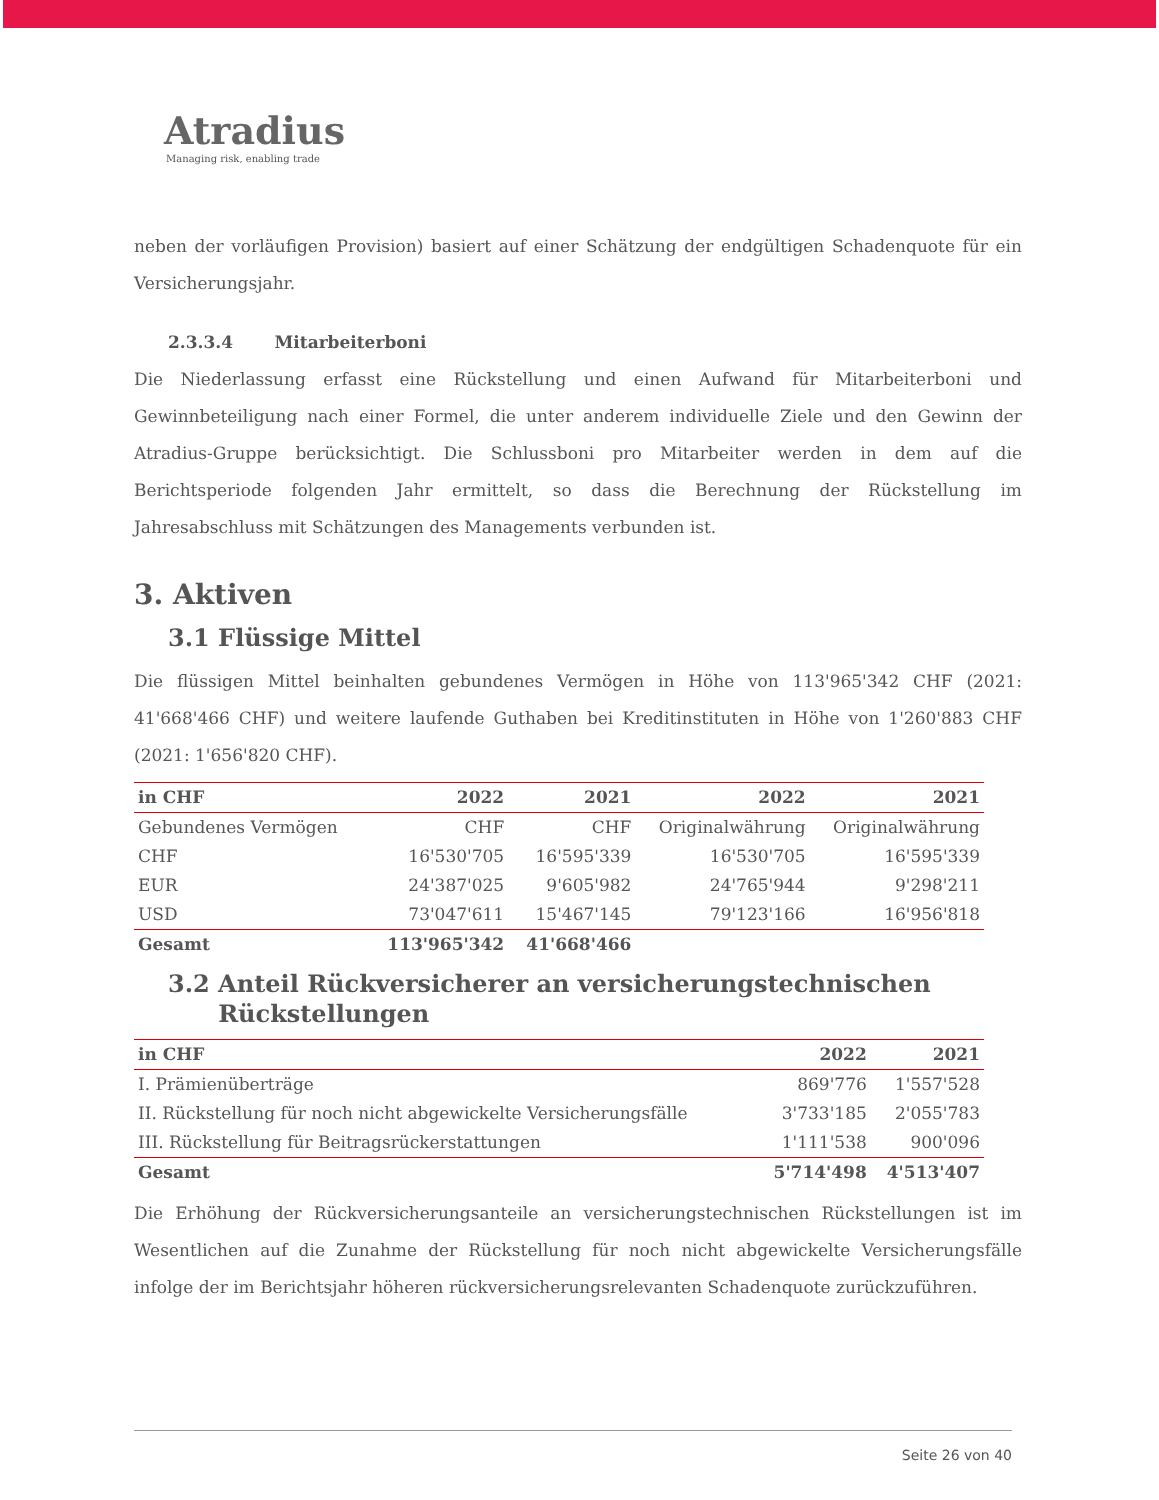Atradius
Managing risk, enabling trade
neben der vorläufigen Provision) basiert auf einer Schätzung der endgültigen Schadenquote für ein Versicherungsjahr.
2.3.3.4 Mitarbeiterboni
Die Niederlassung erfasst eine Rückstellung und einen Aufwand für Mitarbeiterboni und Gewinnbeteiligung nach einer Formel, die unter anderem individuelle Ziele und den Gewinn der Atradius-Gruppe berücksichtigt. Die Schlussboni pro Mitarbeiter werden in dem auf die Berichtsperiode folgenden Jahr ermittelt, so dass die Berechnung der Rückstellung im Jahresabschluss mit Schätzungen des Managements verbunden ist.
3. Aktiven
3.1 Flüssige Mittel
Die flüssigen Mittel beinhalten gebundenes Vermögen in Höhe von 113'965'342 CHF (2021: 41'668'466 CHF) und weitere laufende Guthaben bei Kreditinstituten in Höhe von 1'260'883 CHF (2021: 1'656'820 CHF).
| in CHF | 2022 | 2021 | 2022 | 2021 |
| --- | --- | --- | --- | --- |
| Gebundenes Vermögen | CHF | CHF | Originalwährung | Originalwährung |
| CHF | 16'530'705 | 16'595'339 | 16'530'705 | 16'595'339 |
| EUR | 24'387'025 | 9'605'982 | 24'765'944 | 9'298'211 |
| USD | 73'047'611 | 15'467'145 | 79'123'166 | 16'956'818 |
| Gesamt | 113'965'342 | 41'668'466 | | |
3.2 Anteil Rückversicherer an versicherungstechnischen
Rückstellungen
| in CHF | 2022 | 2021 |
| --- | --- | --- |
| I. Prämienüberträge | 869'776 | 1'557'528 |
| II. Rückstellung für noch nicht abgewickelte Versicherungsfälle | 3'733'185 | 2'055'783 |
| III. Rückstellung für Beitragsrückerstattungen | 1'111'538 | 900'096 |
| Gesamt | 5'714'498 | 4'513'407 |
Die Erhöhung der Rückversicherungsanteile an versicherungstechnischen Rückstellungen ist im Wesentlichen auf die Zunahme der Rückstellung für noch nicht abgewickelte Versicherungsfälle infolge der im Berichtsjahr höheren rückversicherungsrelevanten Schadenquote zurückzuführen.
Seite 26 von 40